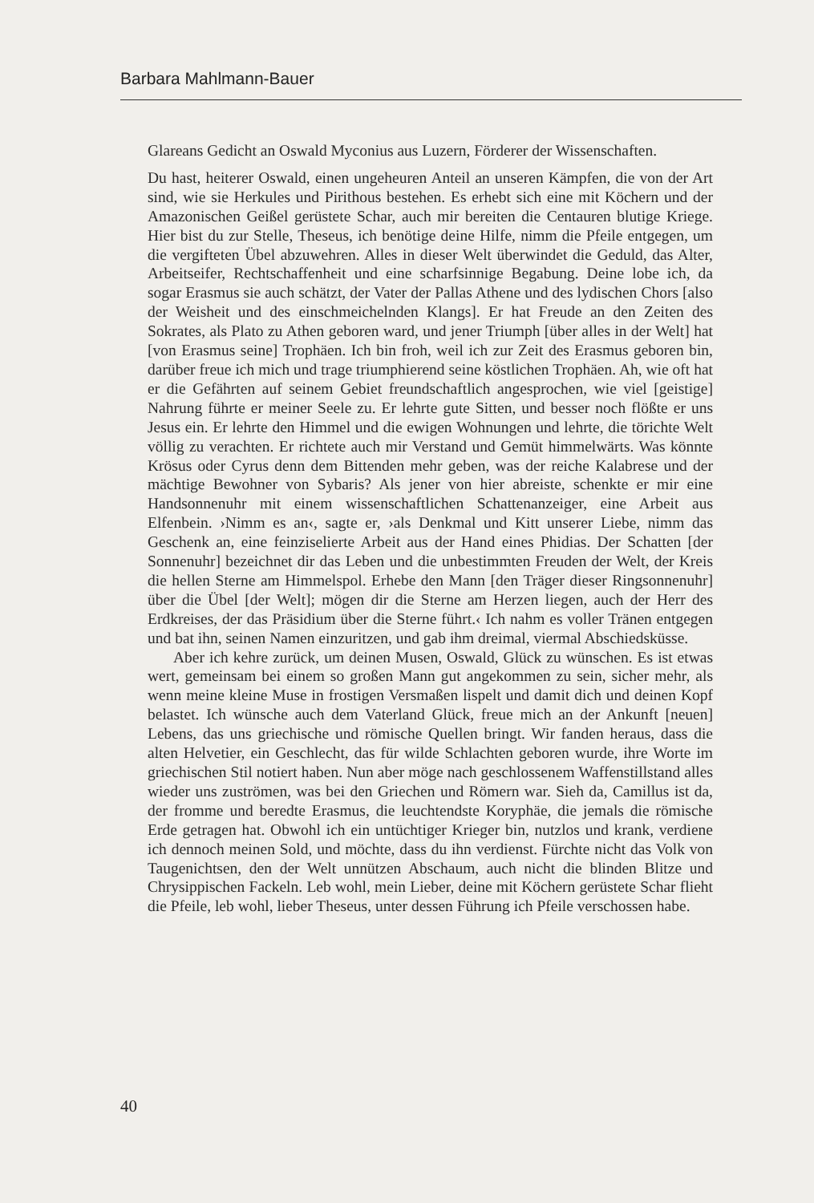Barbara Mahlmann-Bauer
Glareans Gedicht an Oswald Myconius aus Luzern, Förderer der Wissenschaften.
Du hast, heiterer Oswald, einen ungeheuren Anteil an unseren Kämpfen, die von der Art sind, wie sie Herkules und Pirithous bestehen. Es erhebt sich eine mit Köchern und der Amazonischen Geißel gerüstete Schar, auch mir bereiten die Centauren blutige Kriege. Hier bist du zur Stelle, Theseus, ich benötige deine Hilfe, nimm die Pfeile entgegen, um die vergifteten Übel abzuwehren. Alles in dieser Welt überwindet die Geduld, das Alter, Arbeitseifer, Rechtschaffenheit und eine scharfsinnige Begabung. Deine lobe ich, da sogar Erasmus sie auch schätzt, der Vater der Pallas Athene und des lydischen Chors [also der Weisheit und des einschmeichelnden Klangs]. Er hat Freude an den Zeiten des Sokrates, als Plato zu Athen geboren ward, und jener Triumph [über alles in der Welt] hat [von Erasmus seine] Trophäen. Ich bin froh, weil ich zur Zeit des Erasmus geboren bin, darüber freue ich mich und trage triumphierend seine köstlichen Trophäen. Ah, wie oft hat er die Gefährten auf seinem Gebiet freundschaftlich angesprochen, wie viel [geistige] Nahrung führte er meiner Seele zu. Er lehrte gute Sitten, und besser noch flößte er uns Jesus ein. Er lehrte den Himmel und die ewigen Wohnungen und lehrte, die törichte Welt völlig zu verachten. Er richtete auch mir Verstand und Gemüt himmelwärts. Was könnte Krösus oder Cyrus denn dem Bittenden mehr geben, was der reiche Kalabrese und der mächtige Bewohner von Sybaris? Als jener von hier abreiste, schenkte er mir eine Handsonnenuhr mit einem wissenschaftlichen Schattenanzeiger, eine Arbeit aus Elfenbein. ›Nimm es an‹, sagte er, ›als Denkmal und Kitt unserer Liebe, nimm das Geschenk an, eine feinziselierte Arbeit aus der Hand eines Phidias. Der Schatten [der Sonnenuhr] bezeichnet dir das Leben und die unbestimmten Freuden der Welt, der Kreis die hellen Sterne am Himmelspol. Erhebe den Mann [den Träger dieser Ringsonnenuhr] über die Übel [der Welt]; mögen dir die Sterne am Herzen liegen, auch der Herr des Erdkreises, der das Präsidium über die Sterne führt.‹ Ich nahm es voller Tränen entgegen und bat ihn, seinen Namen einzuritzen, und gab ihm dreimal, viermal Abschiedsküsse.
Aber ich kehre zurück, um deinen Musen, Oswald, Glück zu wünschen. Es ist etwas wert, gemeinsam bei einem so großen Mann gut angekommen zu sein, sicher mehr, als wenn meine kleine Muse in frostigen Versmaßen lispelt und damit dich und deinen Kopf belastet. Ich wünsche auch dem Vaterland Glück, freue mich an der Ankunft [neuen] Lebens, das uns griechische und römische Quellen bringt. Wir fanden heraus, dass die alten Helvetier, ein Geschlecht, das für wilde Schlachten geboren wurde, ihre Worte im griechischen Stil notiert haben. Nun aber möge nach geschlossenem Waffenstillstand alles wieder uns zuströmen, was bei den Griechen und Römern war. Sieh da, Camillus ist da, der fromme und beredte Erasmus, die leuchtendste Koryphäe, die jemals die römische Erde getragen hat. Obwohl ich ein untüchtiger Krieger bin, nutzlos und krank, verdiene ich dennoch meinen Sold, und möchte, dass du ihn verdienst. Fürchte nicht das Volk von Taugenichtsen, den der Welt unnützen Abschaum, auch nicht die blinden Blitze und Chrysippischen Fackeln. Leb wohl, mein Lieber, deine mit Köchern gerüstete Schar flieht die Pfeile, leb wohl, lieber Theseus, unter dessen Führung ich Pfeile verschossen habe.
40